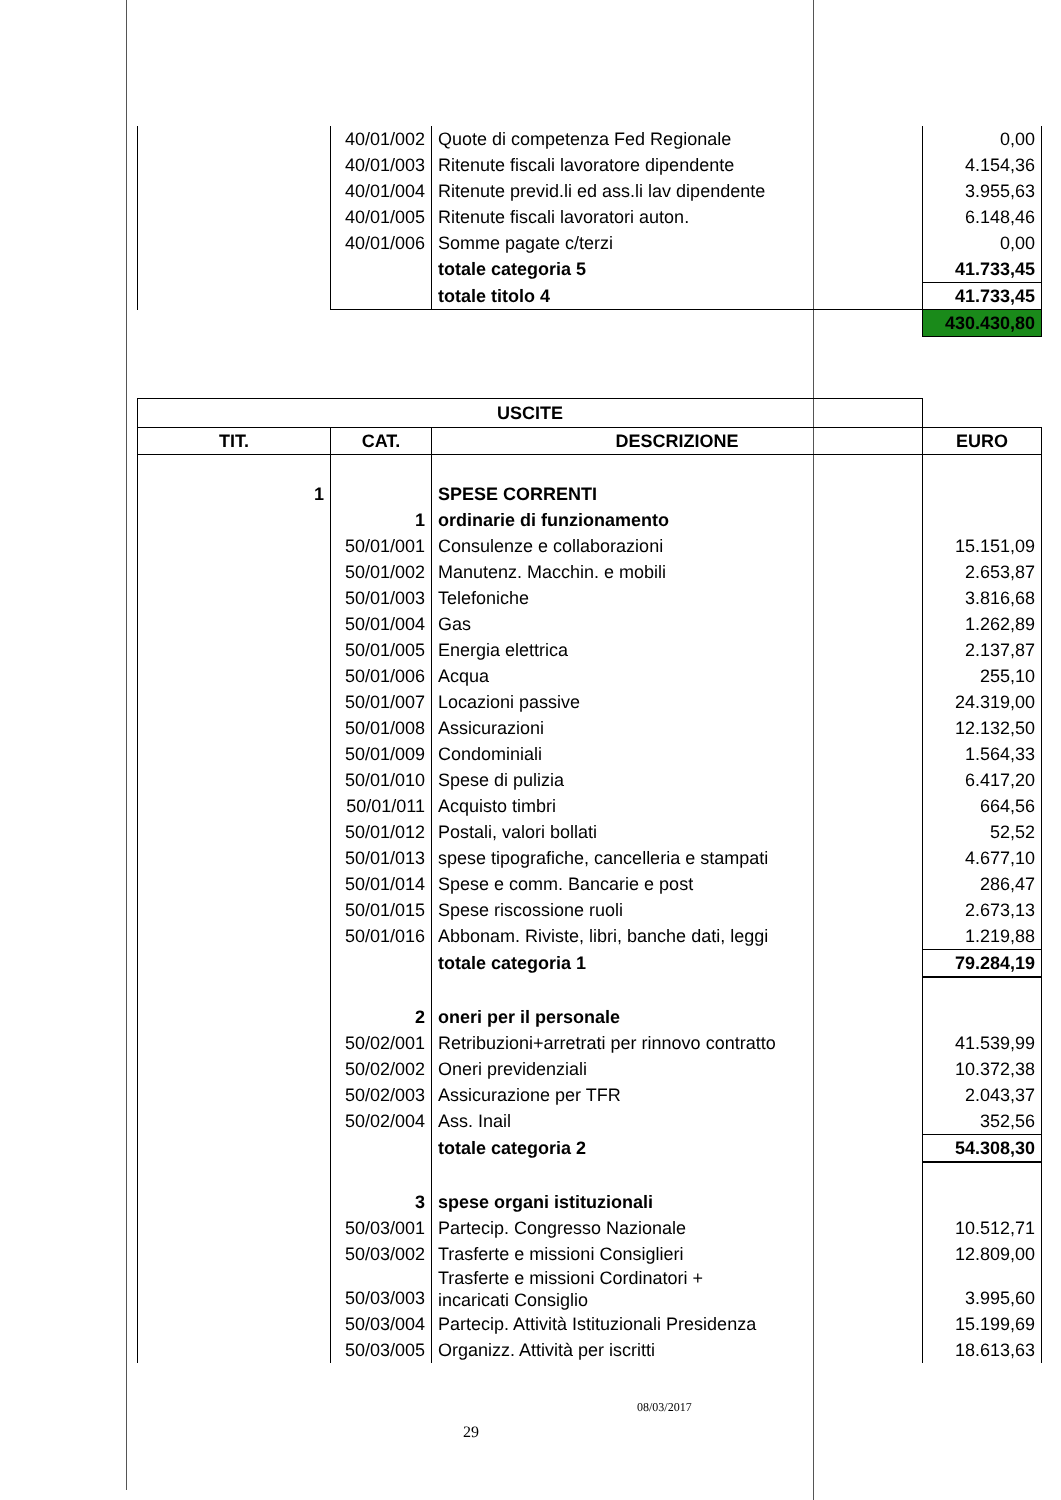| | 40/01/002 | Quote di competenza Fed Regionale | 0,00 |
| | 40/01/003 | Ritenute fiscali lavoratore dipendente | 4.154,36 |
| | 40/01/004 | Ritenute previd.li ed ass.li lav dipendente | 3.955,63 |
| | 40/01/005 | Ritenute fiscali lavoratori auton. | 6.148,46 |
| | 40/01/006 | Somme pagate c/terzi | 0,00 |
| | | totale categoria 5 | 41.733,45 |
| | | totale titolo 4 | 41.733,45 |
| | | | 430.430,80 |
| USCITE | | | |
| --- | --- | --- | --- |
| TIT. | CAT. | DESCRIZIONE | EURO |
| 1 | | SPESE CORRENTI | |
| | 1 | ordinarie di funzionamento | |
| | 50/01/001 | Consulenze e collaborazioni | 15.151,09 |
| | 50/01/002 | Manutenz. Macchin. e mobili | 2.653,87 |
| | 50/01/003 | Telefoniche | 3.816,68 |
| | 50/01/004 | Gas | 1.262,89 |
| | 50/01/005 | Energia elettrica | 2.137,87 |
| | 50/01/006 | Acqua | 255,10 |
| | 50/01/007 | Locazioni passive | 24.319,00 |
| | 50/01/008 | Assicurazioni | 12.132,50 |
| | 50/01/009 | Condominiali | 1.564,33 |
| | 50/01/010 | Spese di pulizia | 6.417,20 |
| | 50/01/011 | Acquisto timbri | 664,56 |
| | 50/01/012 | Postali, valori bollati | 52,52 |
| | 50/01/013 | spese tipografiche, cancelleria e stampati | 4.677,10 |
| | 50/01/014 | Spese e comm. Bancarie e post | 286,47 |
| | 50/01/015 | Spese riscossione ruoli | 2.673,13 |
| | 50/01/016 | Abbonam. Riviste, libri, banche dati, leggi | 1.219,88 |
| | | totale categoria 1 | 79.284,19 |
| | 2 | oneri per il personale | |
| | 50/02/001 | Retribuzioni+arretrati per rinnovo contratto | 41.539,99 |
| | 50/02/002 | Oneri previdenziali | 10.372,38 |
| | 50/02/003 | Assicurazione per TFR | 2.043,37 |
| | 50/02/004 | Ass. Inail | 352,56 |
| | | totale categoria 2 | 54.308,30 |
| | 3 | spese organi istituzionali | |
| | 50/03/001 | Partecip. Congresso Nazionale | 10.512,71 |
| | 50/03/002 | Trasferte e missioni Consiglieri | 12.809,00 |
| | 50/03/003 | Trasferte e missioni Cordinatori + incaricati Consiglio | 3.995,60 |
| | 50/03/004 | Partecip. Attività Istituzionali Presidenza | 15.199,69 |
| | 50/03/005 | Organizz. Attività per iscritti | 18.613,63 |
08/03/2017
29